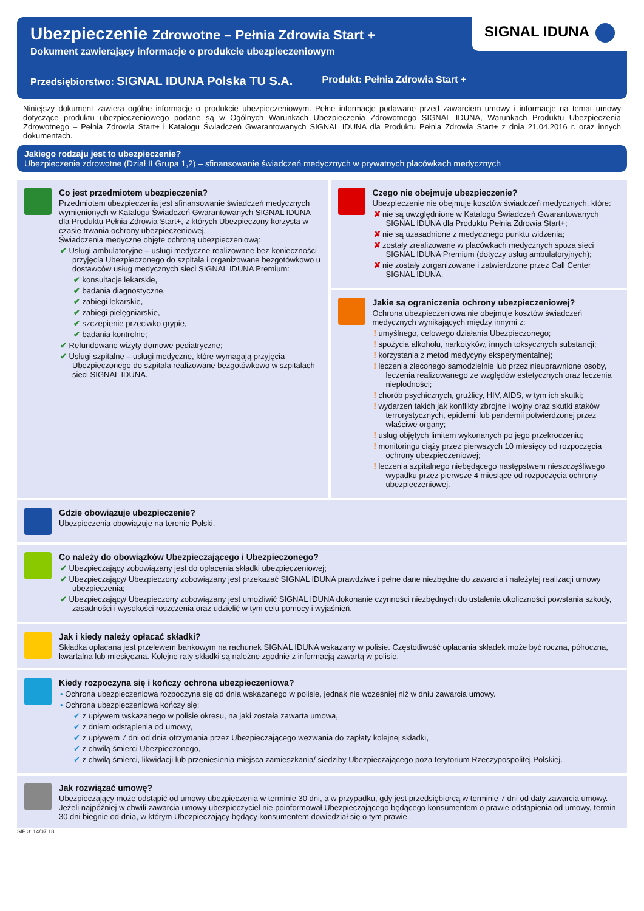SIGNAL IDUNA
Ubezpieczenie Zdrowotne – Pełnia Zdrowia Start +
Dokument zawierający informacje o produkcie ubezpieczeniowym
Przedsiębiorstwo: SIGNAL IDUNA Polska TU S.A.
Produkt: Pełnia Zdrowia Start +
Niniejszy dokument zawiera ogólne informacje o produkcie ubezpieczeniowym. Pełne informacje podawane przed zawarciem umowy i informacje na temat umowy dotyczące produktu ubezpieczeniowego podane są w Ogólnych Warunkach Ubezpieczenia Zdrowotnego SIGNAL IDUNA, Warunkach Produktu Ubezpieczenia Zdrowotnego – Pełnia Zdrowia Start+ i Katalogu Świadczeń Gwarantowanych SIGNAL IDUNA dla Produktu Pełnia Zdrowia Start+ z dnia 21.04.2016 r. oraz innych dokumentach.
Jakiego rodzaju jest to ubezpieczenie?
Ubezpieczenie zdrowotne (Dział II Grupa 1,2) – sfinansowanie świadczeń medycznych w prywatnych placówkach medycznych
Co jest przedmiotem ubezpieczenia?
Przedmiotem ubezpieczenia jest sfinansowanie świadczeń medycznych wymienionych w Katalogu Świadczeń Gwarantowanych SIGNAL IDUNA dla Produktu Pełnia Zdrowia Start+, z których Ubezpieczony korzysta w czasie trwania ochrony ubezpieczeniowej.
Świadczenia medyczne objęte ochroną ubezpieczeniową:
✔ Usługi ambulatoryjne – usługi medyczne realizowane bez konieczności przyjęcia Ubezpieczonego do szpitala i organizowane bezgotówkowo u dostawców usług medycznych sieci SIGNAL IDUNA Premium:
✔ konsultacje lekarskie,
✔ badania diagnostyczne,
✔ zabiegi lekarskie,
✔ zabiegi pielęgniarskie,
✔ szczepienie przeciwko grypie,
✔ badania kontrolne;
✔ Refundowane wizyty domowe pediatryczne;
✔ Usługi szpitalne – usługi medyczne, które wymagają przyjęcia Ubezpieczonego do szpitala realizowane bezgotówkowo w szpitalach sieci SIGNAL IDUNA.
Czego nie obejmuje ubezpieczenie?
Ubezpieczenie nie obejmuje kosztów świadczeń medycznych, które:
✘ nie są uwzględnione w Katalogu Świadczeń Gwarantowanych SIGNAL IDUNA dla Produktu Pełnia Zdrowia Start+;
✘ nie są uzasadnione z medycznego punktu widzenia;
✘ zostały zrealizowane w placówkach medycznych spoza sieci SIGNAL IDUNA Premium (dotyczy usług ambulatoryjnych);
✘ nie zostały zorganizowane i zatwierdzone przez Call Center SIGNAL IDUNA.
Jakie są ograniczenia ochrony ubezpieczeniowej?
Ochrona ubezpieczeniowa nie obejmuje kosztów świadczeń medycznych wynikających między innymi z:
! umyślnego, celowego działania Ubezpieczonego;
! spożycia alkoholu, narkotyków, innych toksycznych substancji;
! korzystania z metod medycyny eksperymentalnej;
! leczenia zleconego samodzielnie lub przez nieuprawnione osoby, leczenia realizowanego ze względów estetycznych oraz leczenia niepłodności;
! chorób psychicznych, gruźlicy, HIV, AIDS, w tym ich skutki;
! wydarzeń takich jak konflikty zbrojne i wojny oraz skutki ataków terrorystycznych, epidemii lub pandemii potwierdzonej przez właściwe organy;
! usług objętych limitem wykonanych po jego przekroczeniu;
! monitoringu ciąży przez pierwszych 10 miesięcy od rozpoczęcia ochrony ubezpieczeniowej;
! leczenia szpitalnego niebędącego następstwem nieszczęśliwego wypadku przez pierwsze 4 miesiące od rozpoczęcia ochrony ubezpieczeniowej.
Gdzie obowiązuje ubezpieczenie?
Ubezpieczenia obowiązuje na terenie Polski.
Co należy do obowiązków Ubezpieczającego i Ubezpieczonego?
✔ Ubezpieczający zobowiązany jest do opłacenia składki ubezpieczeniowej;
✔ Ubezpieczający/ Ubezpieczony zobowiązany jest przekazać SIGNAL IDUNA prawdziwe i pełne dane niezbędne do zawarcia i należytej realizacji umowy ubezpieczenia;
✔ Ubezpieczający/ Ubezpieczony zobowiązany jest umożliwić SIGNAL IDUNA dokonanie czynności niezbędnych do ustalenia okoliczności powstania szkody, zasadności i wysokości roszczenia oraz udzielić w tym celu pomocy i wyjaśnień.
Jak i kiedy należy opłacać składki?
Składka opłacana jest przelewem bankowym na rachunek SIGNAL IDUNA wskazany w polisie. Częstotliwość opłacania składek może być roczna, półroczna, kwartalna lub miesięczna. Kolejne raty składki są należne zgodnie z informacją zawartą w polisie.
Kiedy rozpoczyna się i kończy ochrona ubezpieczeniowa?
• Ochrona ubezpieczeniowa rozpoczyna się od dnia wskazanego w polisie, jednak nie wcześniej niż w dniu zawarcia umowy.
• Ochrona ubezpieczeniowa kończy się:
✔ z upływem wskazanego w polisie okresu, na jaki została zawarta umowa,
✔ z dniem odstąpienia od umowy,
✔ z upływem 7 dni od dnia otrzymania przez Ubezpieczającego wezwania do zapłaty kolejnej składki,
✔ z chwilą śmierci Ubezpieczonego,
✔ z chwilą śmierci, likwidacji lub przeniesienia miejsca zamieszkania/ siedziby Ubezpieczającego poza terytorium Rzeczypospolitej Polskiej.
Jak rozwiązać umowę?
Ubezpieczający może odstąpić od umowy ubezpieczenia w terminie 30 dni, a w przypadku, gdy jest przedsiębiorcą w terminie 7 dni od daty zawarcia umowy. Jeżeli najpóźniej w chwili zawarcia umowy ubezpieczyciel nie poinformował Ubezpieczającego będącego konsumentem o prawie odstąpienia od umowy, termin 30 dni biegnie od dnia, w którym Ubezpieczający będący konsumentem dowiedział się o tym prawie.
SIP 3114/07.18